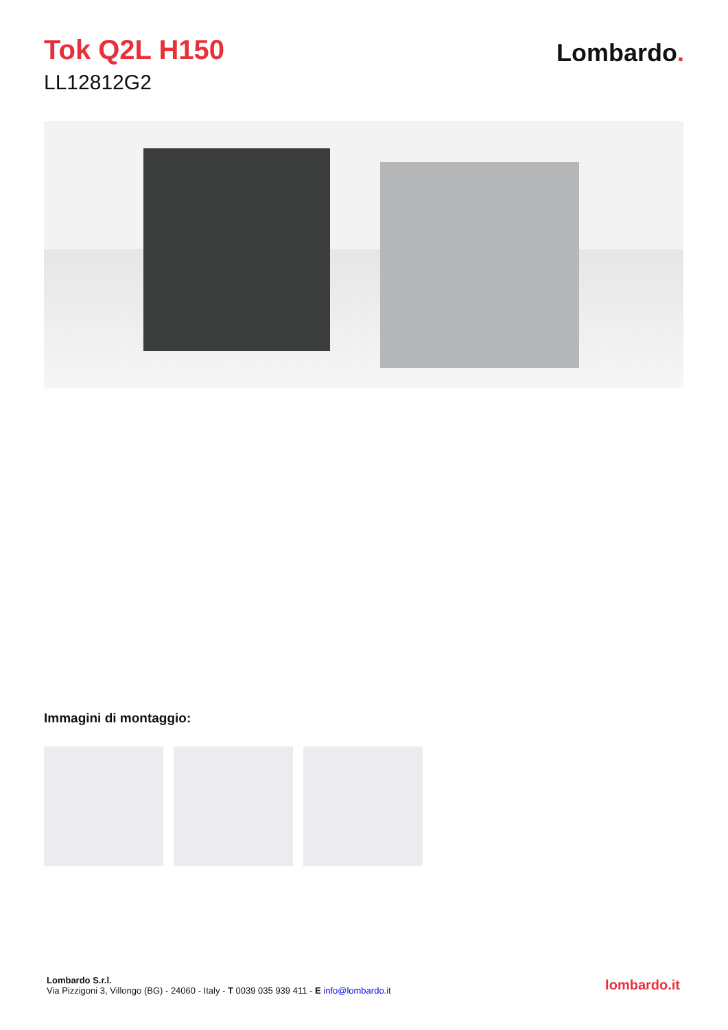Tok Q2L H150
LL12812G2
Lombardo.
Immagini di montaggio:
Lombardo S.r.l.
Via Pizzigoni 3, Villongo (BG) - 24060 - Italy - T 0039 035 939 411 - E info@lombardo.it
lombardo.it